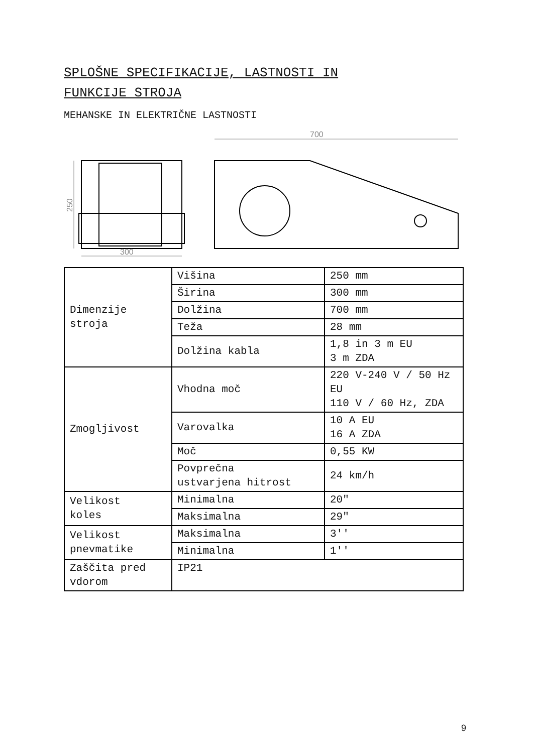SPLOŠNE SPECIFIKACIJE, LASTNOSTI IN
FUNKCIJE STROJA
MEHANSKE IN ELEKTRIČNE LASTNOSTI
300
250
700
| Dimenzije stroja | Višina | 250 mm |
| | Širina | 300 mm |
| | Dolžina | 700 mm |
| | Teža | 28 mm |
| | Dolžina kabla | 1,8 in 3 m EU 3 m ZDA |
| Zmogljivost | Vhodna moč | 220 V-240 V / 50 Hz EU 110 V / 60 Hz, ZDA |
| | Varovalka | 10 A EU 16 A ZDA |
| | Moč | 0,55 KW |
| | Povprečna ustvarjena hitrost | 24 km/h |
| Velikost koles | Minimalna | 20" |
| | Maksimalna | 29" |
| Velikost pnevmatike | Maksimalna | 3'' |
| | Minimalna | 1'' |
| Zaščita pred vdorom | IP21 | |
9